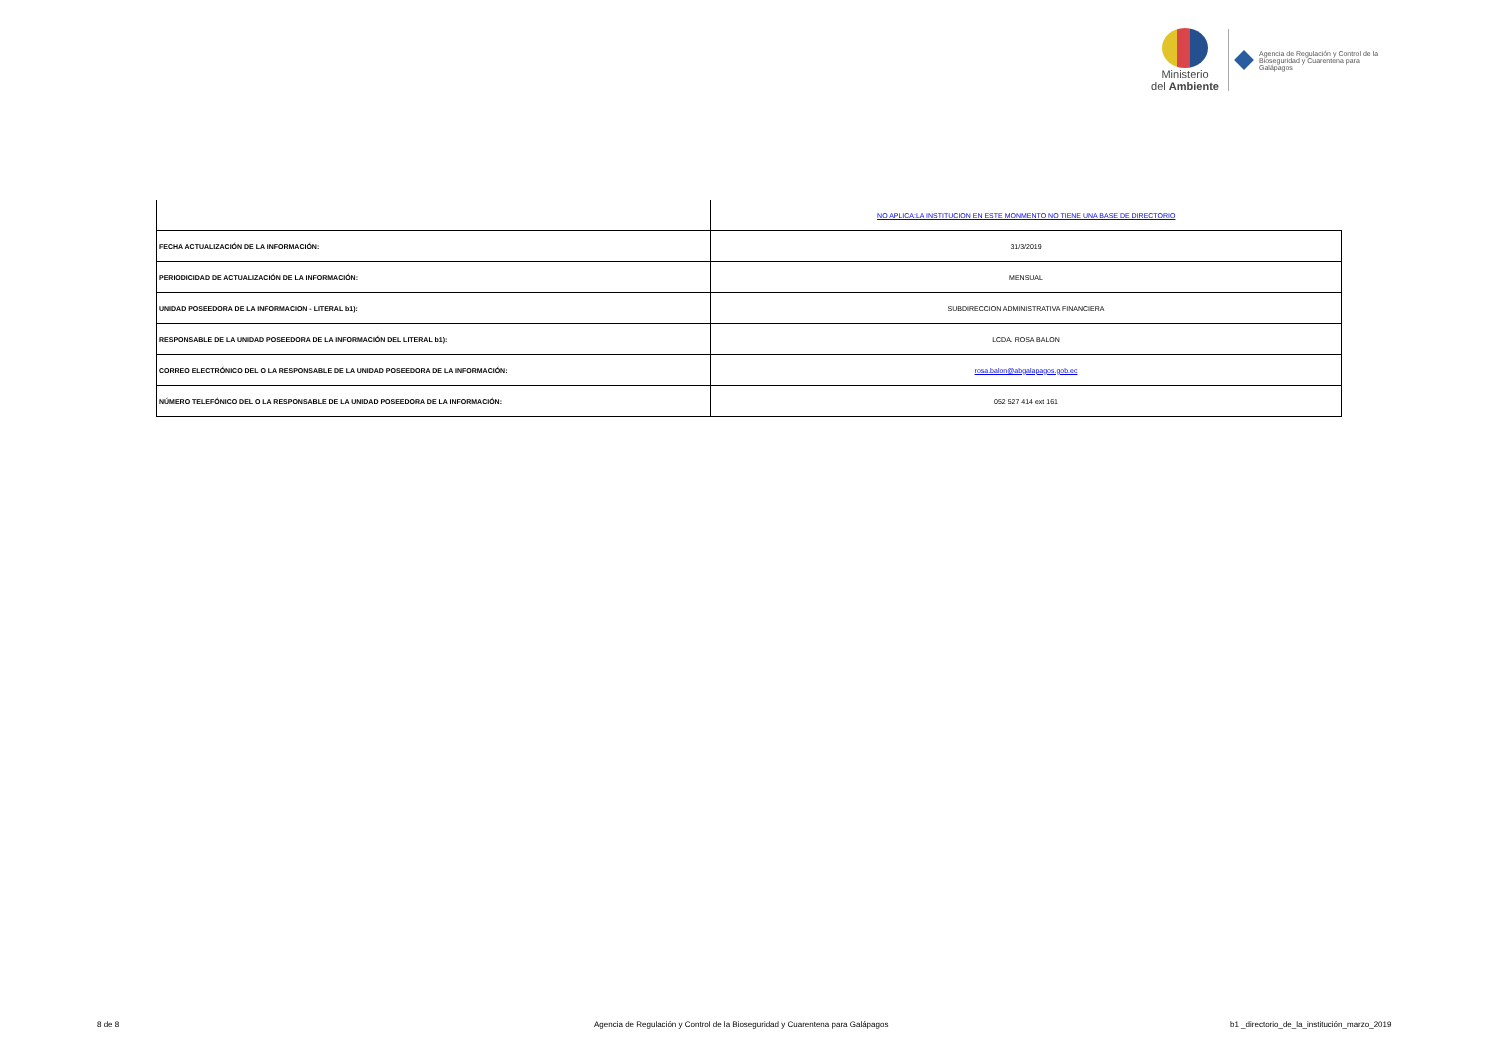Ministerio
del Ambiente
Agencia de Regulación y Control de la
Bioseguridad y Cuarentena para
Galápagos
| | NO APLICA:LA INSTITUCION EN ESTE MONMENTO NO TIENE UNA BASE DE DIRECTORIO |
| FECHA ACTUALIZACIÓN DE LA INFORMACIÓN: | 31/3/2019 |
| PERIODICIDAD DE ACTUALIZACIÓN DE LA INFORMACIÓN: | MENSUAL |
| UNIDAD POSEEDORA DE LA INFORMACION - LITERAL b1): | SUBDIRECCION ADMINISTRATIVA FINANCIERA |
| RESPONSABLE DE LA UNIDAD POSEEDORA DE LA INFORMACIÓN DEL LITERAL b1): | LCDA. ROSA BALON |
| CORREO ELECTRÓNICO DEL O LA RESPONSABLE DE LA UNIDAD POSEEDORA DE LA INFORMACIÓN: | rosa.balon@abgalapagos.gob.ec |
| NÚMERO TELEFÓNICO DEL O LA RESPONSABLE DE LA UNIDAD POSEEDORA DE LA INFORMACIÓN: | 052 527 414 ext 161 |
8 de 8 Agencia de Regulación y Control de la Bioseguridad y Cuarentena para Galápagos b1 _directorio_de_la_institución_marzo_2019